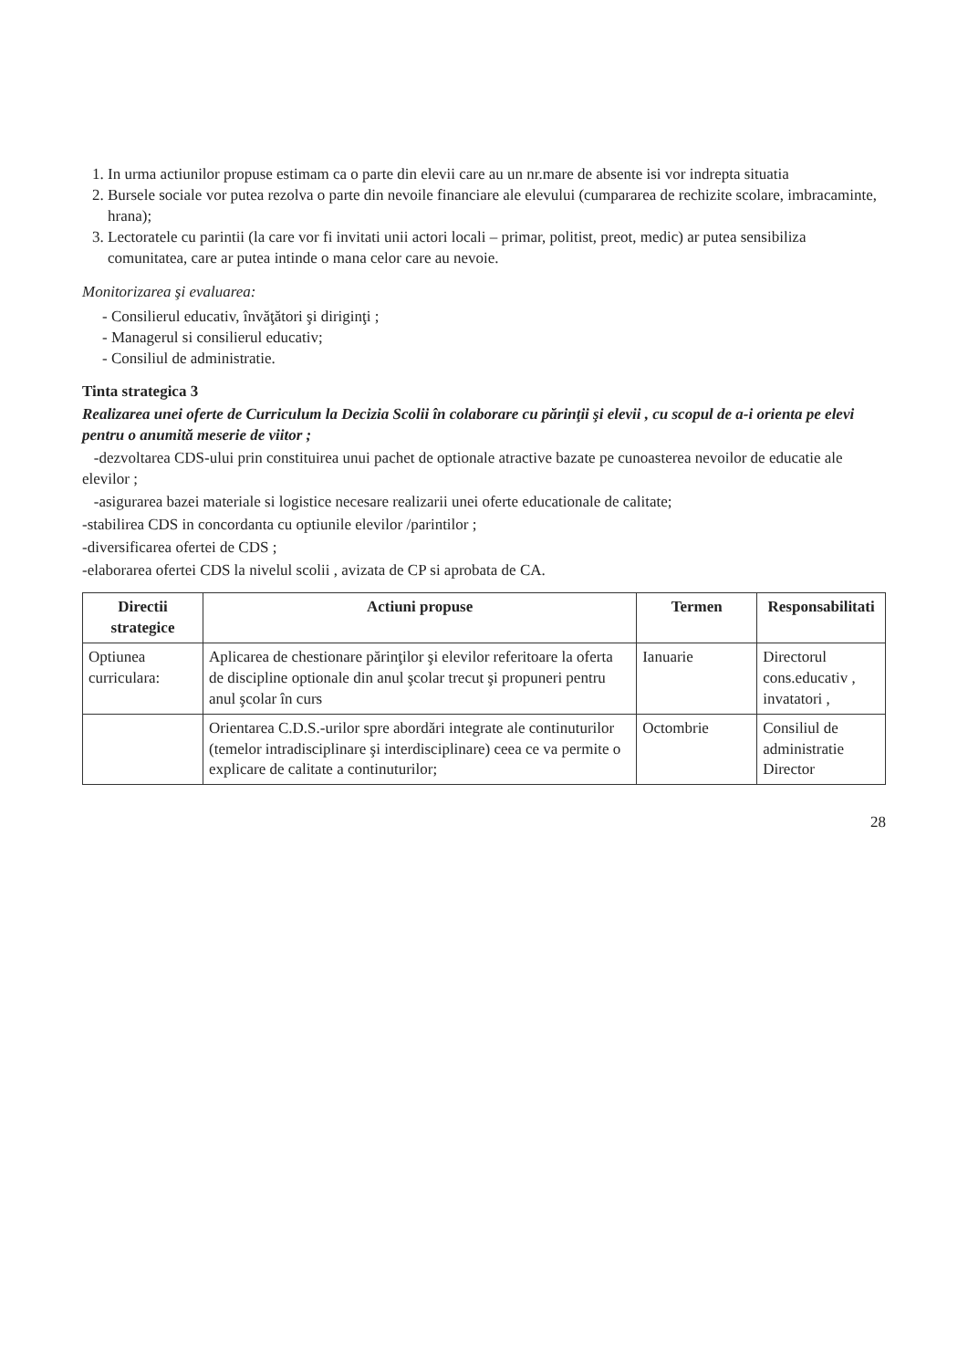1. In urma actiunilor propuse estimam ca o parte din elevii care au un nr.mare de absente isi vor indrepta situatia
2. Bursele sociale vor putea rezolva o parte din nevoile financiare ale elevului (cumpararea de rechizite scolare, imbracaminte, hrana);
3. Lectoratele cu parintii (la care vor fi invitati unii actori locali – primar, politist, preot, medic) ar putea sensibiliza comunitatea, care ar putea intinde o mana celor care au nevoie.
Monitorizarea şi evaluarea:
- Consilierul educativ, învăţători şi diriginţi ;
- Managerul si consilierul educativ;
- Consiliul de administratie.
Tinta strategica 3
Realizarea unei oferte de Curriculum la Decizia Scolii în colaborare cu părinţii şi elevii , cu scopul de a-i orienta pe elevi pentru o anumită meserie de viitor ;
-dezvoltarea CDS-ului prin constituirea unui pachet de optionale atractive bazate pe cunoasterea nevoilor de educatie ale elevilor ;
-asigurarea bazei materiale si logistice necesare realizarii unei oferte educationale de calitate;
-stabilirea CDS in concordanta cu optiunile elevilor /parintilor ;
-diversificarea ofertei de CDS ;
-elaborarea ofertei CDS la nivelul scolii , avizata de CP si aprobata de CA.
| Directii strategice | Actiuni propuse | Termen | Responsabilitati |
| --- | --- | --- | --- |
| Optiunea curriculara: | Aplicarea de chestionare părinţilor şi elevilor referitoare la oferta de discipline optionale din anul şcolar trecut şi propuneri pentru anul şcolar în curs | Ianuarie | Directorul cons.educativ , invatatori , |
| | Orientarea C.D.S.-urilor spre abordări integrate ale continuturilor (temelor intradisciplinare şi interdisciplinare) ceea ce va permite o explicare de calitate a continuturilor; | Octombrie | Consiliul de administratie Director |
28